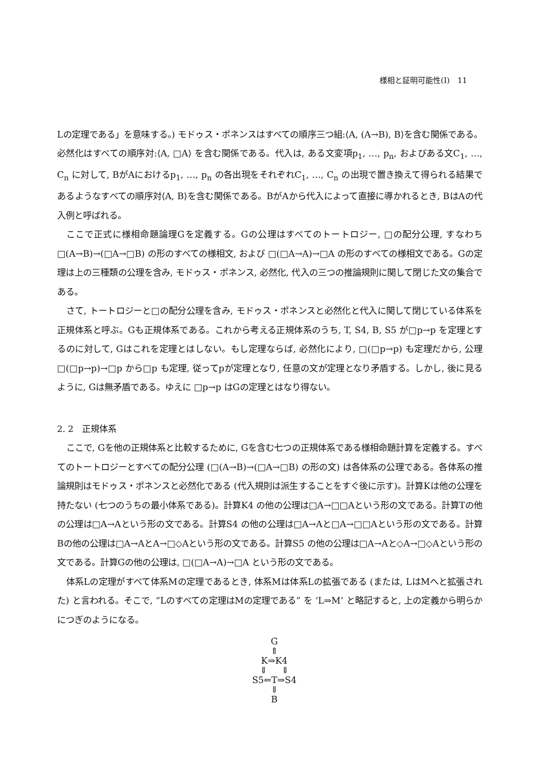様相と証明可能性(Ⅰ)　11
Lの定理である」を意味する。) モドゥス・ポネンスはすべての順序三つ組:⟨A, (A→B), B⟩を含む関係である。必然化はすべての順序対:⟨A, □A⟩ を含む関係である。代入は, ある文変項p<sub>1</sub>, …, p<sub>n</sub>, およびある文C<sub>1</sub>, …, C<sub>n</sub> に対して, BがAにおけるp<sub>1</sub>, …, p<sub>n</sub> の各出現をそれぞれC<sub>1</sub>, …, C<sub>n</sub> の出現で置き換えて得られる結果であるようなすべての順序対⟨A, B⟩を含む関係である。BがAから代入によって直接に導かれるとき, BはAの代入例と呼ばれる。
ここで正式に様相命題論理Gを定義する。Gの公理はすべてのトートロジー, □の配分公理, すなわち □(A→B)→(□A→□B) の形のすべての様相文, および □(□A→A)→□A の形のすべての様相文である。Gの定理は上の三種類の公理を含み, モドゥス・ポネンス, 必然化, 代入の三つの推論規則に関して閉じた文の集合である。
さて, トートロジーと□の配分公理を含み, モドゥス・ポネンスと必然化と代入に関して閉じている体系を正規体系と呼ぶ。Gも正規体系である。これから考える正規体系のうち, T, S4, B, S5 が□p→p を定理とするのに対して, Gはこれを定理とはしない。もし定理ならば, 必然化により, □(□p→p) も定理だから, 公理 □(□p→p)→□p から□p も定理, 従ってpが定理となり, 任意の文が定理となり矛盾する。しかし, 後に見るように, Gは無矛盾である。ゆえに □p→p はGの定理とはなり得ない。
2. 2　正規体系
ここで, Gを他の正規体系と比較するために, Gを含む七つの正規体系である様相命題計算を定義する。すべてのトートロジーとすべての配分公理 (□(A→B)→(□A→□B) の形の文) は各体系の公理である。各体系の推論規則はモドゥス・ポネンスと必然化である (代入規則は派生することをすぐ後に示す)。計算Kは他の公理を持たない (七つのうちの最小体系である)。計算K4 の他の公理は□A→□□Aという形の文である。計算Tの他の公理は□A→Aという形の文である。計算S4 の他の公理は□A→Aと□A→□□Aという形の文である。計算Bの他の公理は□A→AとA→□◇Aという形の文である。計算S5 の他の公理は□A→Aと◇A→□◇Aという形の文である。計算Gの他の公理は, □(□A→A)→□A という形の文である。
体系Lの定理がすべて体系Mの定理であるとき, 体系Mは体系Lの拡張である (または, LはMへと拡張された) と言われる。そこで, “Lのすべての定理はMの定理である” を ‘L⇒M’ と略記すると, 上の定義から明らかにつぎのようになる。
G
⇑
K⇒K4
⇓ ⇓
S5⇐T⇒S4
⇓
B